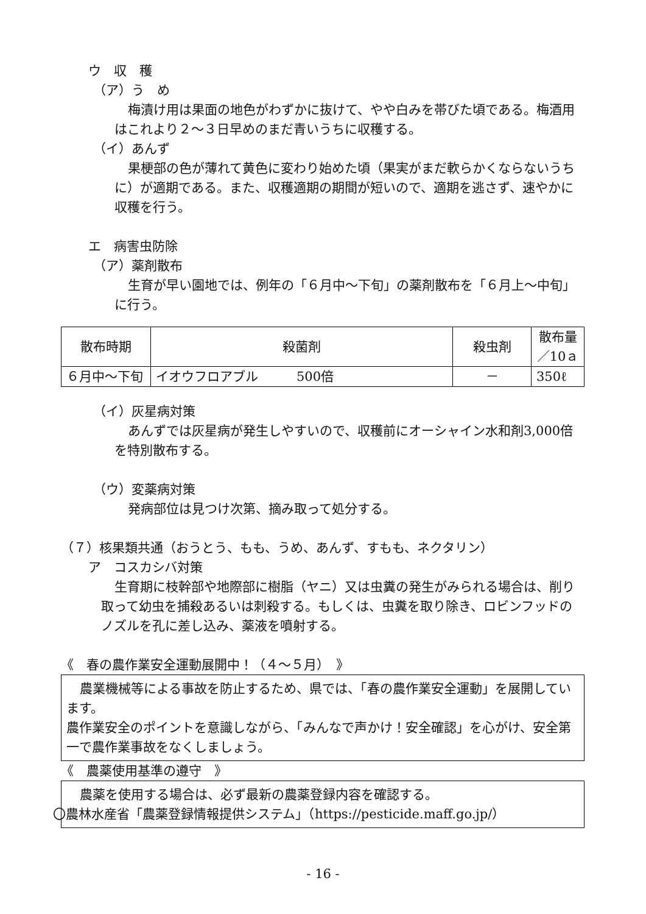ウ　収　穫
（ア）う　め
梅漬け用は果面の地色がわずかに抜けて、やや白みを帯びた頃である。梅酒用はこれより２～３日早めのまだ青いうちに収穫する。
（イ）あんず
果梗部の色が薄れて黄色に変わり始めた頃（果実がまだ軟らかくならないうちに）が適期である。また、収穫適期の期間が短いので、適期を逃さず、速やかに収穫を行う。
エ　病害虫防除
（ア）薬剤散布
生育が早い園地では、例年の「６月中～下旬」の薬剤散布を「６月上～中旬」に行う。
| 散布時期 | 殺菌剤 | 殺虫剤 | 散布量 ／10ａ |
| --- | --- | --- | --- |
| ６月中～下旬 | イオウフロアブル 500倍 | － | 350ℓ |
（イ）灰星病対策
あんずでは灰星病が発生しやすいので、収穫前にオーシャイン水和剤3,000倍を特別散布する。
（ウ）変薬病対策
発病部位は見つけ次第、摘み取って処分する。
（７）核果類共通（おうとう、もも、うめ、あんず、すもも、ネクタリン）
ア　コスカシバ対策
生育期に枝幹部や地際部に樹脂（ヤニ）又は虫糞の発生がみられる場合は、削り取って幼虫を捕殺あるいは刺殺する。もしくは、虫糞を取り除き、ロビンフッドのノズルを孔に差し込み、薬液を噴射する。
《　春の農作業安全運動展開中！（４～５月）　》
農業機械等による事故を防止するため、県では、「春の農作業安全運動」を展開しています。
農作業安全のポイントを意識しながら、「みんなで声かけ！安全確認」を心がけ、安全第一で農作業事故をなくしましょう。
《　農薬使用基準の遵守　》
農薬を使用する場合は、必ず最新の農薬登録内容を確認する。
〇農林水産省「農薬登録情報提供システム」（https://pesticide.maff.go.jp/）
- 16 -